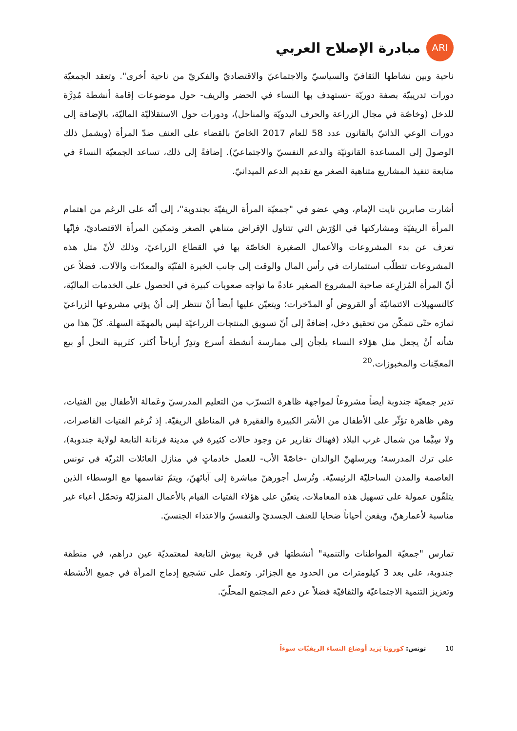ARI
مبادرة الإصلاح العربي
ناحية وبين نشاطها الثقافيّ والسياسيّ والاجتماعيّ والاقتصاديّ والفكريّ من ناحية أخرى". وتعقد الجمعيّة دورات تدريبيّة بصفة دوريّة -تستهدف بها النساء في الحضر والريف- حول موضوعات إقامة أنشطة مُدِرَّة للدخل (وخاصّة في مجال الزراعة والحرف اليدويّة والمناحل)، ودورات حول الاستقلاليّة الماليّة، بالإضافة إلى دورات الوعي الذاتيّ بالقانون عدد 58 للعام 2017 الخاصّ بالقضاء على العنف ضدّ المرأة (ويشمل ذلك الوصولَ إلى المساعدة القانونيّة والدعم النفسيّ والاجتماعيّ). إضافةً إلى ذلك، تساعد الجمعيّة النساءَ في متابعة تنفيذ المشاريع متناهية الصغر مع تقديم الدعم الميدانيّ.
أشارت صابرين نايت الإمام، وهي عضو في "جمعيّة المرأة الريفيّة بجندوبة"، إلى أنّه على الرغم من اهتمام المرأة الريفيّة ومشاركتها في الوُرَش التي تتناول الإقراض متناهي الصغر وتمكين المرأة الاقتصاديّ، فإنّها تعزف عن بدء المشروعات والأعمال الصغيرة الخاصّة بها في القطاع الزراعيّ، وذلك لأنّ مثل هذه المشروعات تتطلّب استثمارات في رأس المال والوقت إلى جانب الخبرة الفنّيّة والمعدّات والآلات. فضلاً عن أنّ المرأة المُزارِعة صاحبة المشروع الصغير عادةً ما تواجه صعوبات كبيرة في الحصول على الخدمات الماليّة، كالتسهيلات الائتمانيّة أو القروض أو المدّخرات؛ ويتعيّن عليها أيضاً أنْ تنتظر إلى أنْ يؤتي مشروعها الزراعيّ ثمارَه حتّى تتمكّن من تحقيق دخل، إضافةً إلى أنّ تسويق المنتجات الزراعيّة ليس بالمهمّة السهلة. كلّ هذا من شأنه أنْ يجعل مثل هؤلاء النساء يلجأن إلى ممارسة أنشطة أسرع وتدِرّ أرباحاً أكثر، كتَربية النحل أو بيع المعجّنات والمخبوزات.<sup>20</sup>
تدير جمعيّة جندوبة أيضاً مشروعاً لمواجهة ظاهرة التسرّب من التعليم المدرسيّ وعَمالة الأطفال بين الفتيات، وهي ظاهرة تؤثّر على الأطفال من الأسَر الكبيرة والفقيرة في المناطق الريفيّة. إذ تُرغم الفتيات القاصرات، ولا سِيَّما من شمال غرب البلاد (فهناك تقارير عن وجود حالات كثيرة في مدينة فرنانة التابعة لولاية جندوبة)، على ترك المدرسة؛ ويرسلهنّ الوالدان -خاصّةً الأب- للعمل خادماتٍ في منازل العائلات الثريّة في تونس العاصمة والمدن الساحليّة الرئيسيّة. وتُرسل أجورهنّ مباشرة إلى آبائهنّ، ويتمّ تقاسمها مع الوسطاء الذين يتلقّون عمولة على تسهيل هذه المعاملات. يتعيّن على هؤلاء الفتيات القيام بالأعمال المنزليّة وتحمّل أعباء غير مناسبة لأعمارهنّ، ويقعن أحياناً ضحايا للعنف الجسديّ والنفسيّ والاعتداء الجنسيّ.
تمارس "جمعيّة المواطنات والتنمية" أنشطتها في قرية ببوش التابعة لمعتمديّة عين دراهم، في منطقة جندوبة، على بعد 3 كيلومترات من الحدود مع الجزائر. وتعمل على تشجيع إدماج المرأة في جميع الأنشطة وتعزيز التنمية الاجتماعيّة والثقافيّة فضلاً عن دعم المجتمع المحلّيّ.
10 تونس: كورونا يَزيد أوضاع النساء الريفيّات سوءاً